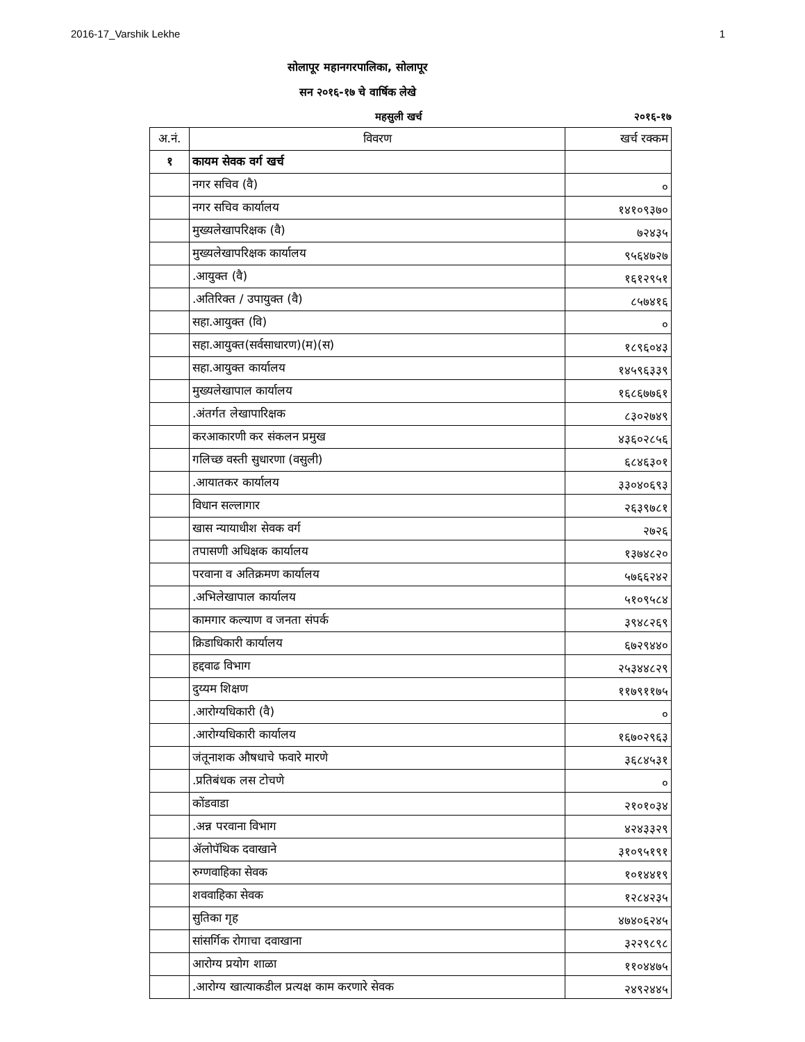2016-17_Varshik Lekhe 1
सोलापूर महानगरपालिका, सोलापूर
सन २०१६-१७ चे वार्षिक लेखे
महसुली खर्च २०१६-१७
| अ.नं. | विवरण | खर्च रक्कम |
| --- | --- | --- |
| १ | कायम सेवक वर्ग खर्च | |
| | नगर सचिव (वै) | ० |
| | नगर सचिव कार्यालय | १४१०९३७० |
| | मुख्यलेखापरिक्षक (वै) | ७२४३५ |
| | मुख्यलेखापरिक्षक कार्यालय | ९५६४७२७ |
| | .आयुक्त (वै) | १६१२९५१ |
| | .अतिरिक्त / उपायुक्त (वै) | ८५७४१६ |
| | सहा.आयुक्त (वि) | ० |
| | सहा.आयुक्त(सर्वसाधारण)(म)(स) | १८९६०४३ |
| | सहा.आयुक्त कार्यालय | १४५९६३३९ |
| | मुख्यलेखापाल कार्यालय | १६८६७७६१ |
| | .अंतर्गत लेखापारिक्षक | ८३०२७४९ |
| | करआकारणी कर संकलन प्रमुख | ४३६०२८५६ |
| | गलिच्छ वस्ती सुधारणा (वसुली) | ६८४६३०१ |
| | .आयातकर कार्यालय | ३३०४०६९३ |
| | विधान सल्लागार | २६३९७८१ |
| | खास न्यायाधीश सेवक वर्ग | २७२६ |
| | तपासणी अधिक्षक कार्यालय | १३७४८२० |
| | परवाना व अतिक्रमण कार्यालय | ५७६६२४२ |
| | .अभिलेखापाल कार्यालय | ५१०९५८४ |
| | कामगार कल्याण व जनता संपर्क | ३९४८२६९ |
| | क्रिडाधिकारी कार्यालय | ६७२९४४० |
| | हद्दवाढ विभाग | २५३४४८२९ |
| | दुय्यम शिक्षण | ११७९११७५ |
| | .आरोग्यधिकारी (वै) | ० |
| | .आरोग्यधिकारी कार्यालय | १६७०२९६३ |
| | जंतूनाशक औषधाचे फवारे मारणे | ३६८४५३१ |
| | .प्रतिबंधक लस टोचणे | ० |
| | कोंडवाडा | २१०१०३४ |
| | .अन्न परवाना विभाग | ४२४३३२९ |
| | ॲलोपॅथिक दवाखाने | ३१०९५१९१ |
| | रुग्णवाहिका सेवक | १०१४४१९ |
| | शववाहिका सेवक | १२८४२३५ |
| | सुतिका गृह | ४७४०६२४५ |
| | सांसर्गिक रोगाचा दवाखाना | ३२२९८९८ |
| | आरोग्य प्रयोग शाळा | ११०४४७५ |
| | .आरोग्य खात्याकडील प्रत्यक्ष काम करणारे सेवक | २४९२४४५ |